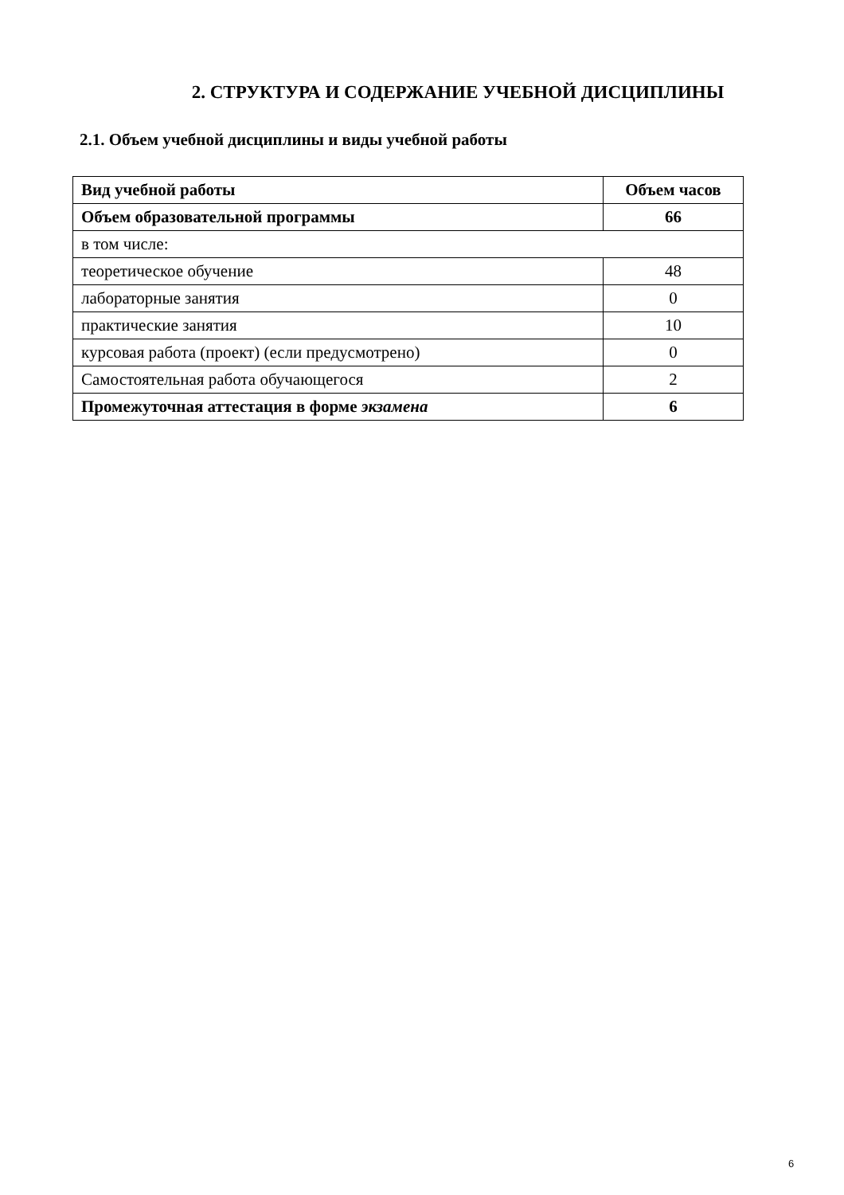2. СТРУКТУРА И СОДЕРЖАНИЕ УЧЕБНОЙ ДИСЦИПЛИНЫ
2.1. Объем учебной дисциплины и виды учебной работы
| Вид учебной работы | Объем часов |
| --- | --- |
| Объем образовательной программы | 66 |
| в том числе: | |
| теоретическое обучение | 48 |
| лабораторные занятия | 0 |
| практические занятия | 10 |
| курсовая работа (проект) (если предусмотрено) | 0 |
| Самостоятельная работа обучающегося | 2 |
| Промежуточная аттестация в форме экзамена | 6 |
6